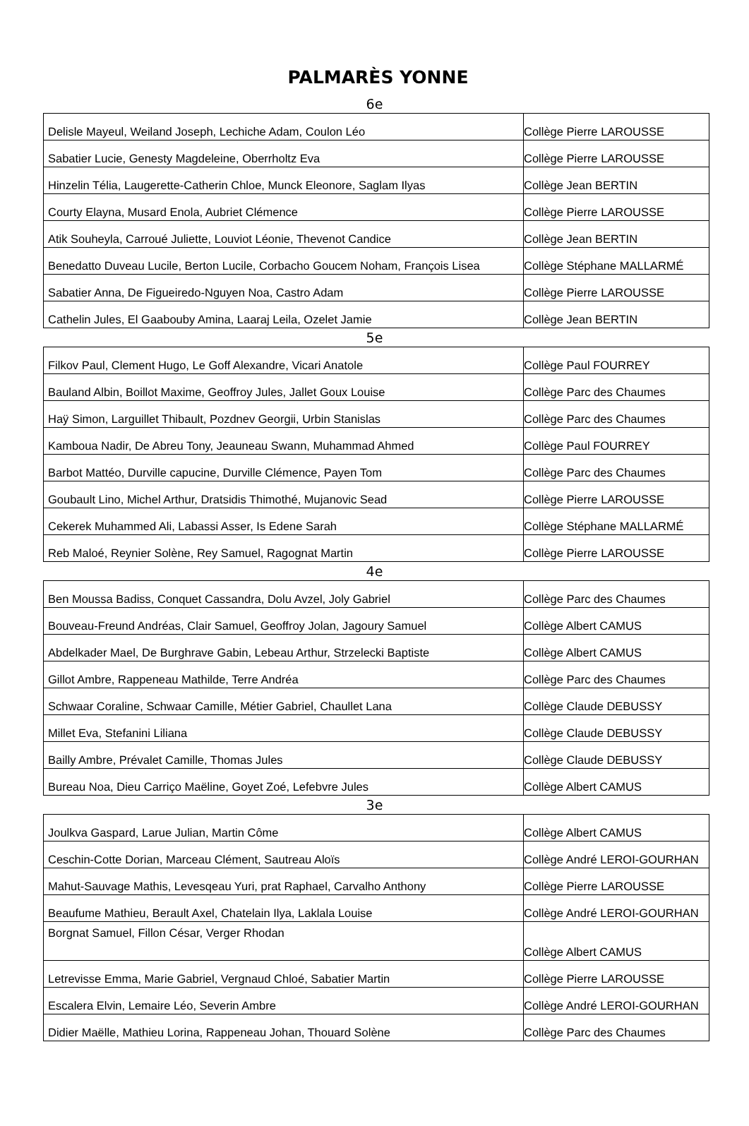PALMARÈS YONNE
6e
| Delisle Mayeul, Weiland Joseph, Lechiche Adam, Coulon Léo | Collège Pierre LAROUSSE |
| Sabatier Lucie, Genesty Magdeleine, Oberrholtz Eva | Collège Pierre LAROUSSE |
| Hinzelin Télia, Laugerette-Catherin Chloe, Munck Eleonore, Saglam Ilyas | Collège Jean BERTIN |
| Courty Elayna, Musard Enola, Aubriet Clémence | Collège Pierre LAROUSSE |
| Atik Souheyla, Carroué Juliette, Louviot Léonie, Thevenot Candice | Collège Jean BERTIN |
| Benedatto Duveau Lucile, Berton Lucile, Corbacho Goucem Noham, François Lisea | Collège Stéphane MALLARMÉ |
| Sabatier Anna, De Figueiredo-Nguyen Noa, Castro Adam | Collège Pierre LAROUSSE |
| Cathelin Jules, El Gaabouby Amina, Laaraj Leila, Ozelet Jamie | Collège Jean BERTIN |
5e
| Filkov Paul, Clement Hugo, Le Goff Alexandre, Vicari Anatole | Collège Paul FOURREY |
| Bauland Albin, Boillot Maxime, Geoffroy Jules, Jallet Goux Louise | Collège Parc des Chaumes |
| Haÿ Simon, Larguillet Thibault, Pozdnev Georgii, Urbin Stanislas | Collège Parc des Chaumes |
| Kamboua Nadir, De Abreu Tony, Jeauneau Swann, Muhammad Ahmed | Collège Paul FOURREY |
| Barbot Mattéo, Durville capucine, Durville Clémence, Payen Tom | Collège Parc des Chaumes |
| Goubault Lino, Michel Arthur, Dratsidis Thimothé, Mujanovic Sead | Collège Pierre LAROUSSE |
| Cekerek Muhammed Ali, Labassi Asser, Is Edene Sarah | Collège Stéphane MALLARMÉ |
| Reb Maloé, Reynier Solène, Rey Samuel, Ragognat Martin | Collège Pierre LAROUSSE |
4e
| Ben Moussa Badiss, Conquet Cassandra, Dolu Avzel, Joly Gabriel | Collège Parc des Chaumes |
| Bouveau-Freund Andréas, Clair Samuel, Geoffroy Jolan, Jagoury Samuel | Collège Albert CAMUS |
| Abdelkader Mael, De Burghrave Gabin, Lebeau Arthur, Strzelecki Baptiste | Collège Albert CAMUS |
| Gillot Ambre, Rappeneau Mathilde, Terre Andréa | Collège Parc des Chaumes |
| Schwaar Coraline, Schwaar Camille, Métier Gabriel, Chaullet Lana | Collège Claude DEBUSSY |
| Millet Eva, Stefanini Liliana | Collège Claude DEBUSSY |
| Bailly Ambre, Prévalet Camille, Thomas Jules | Collège Claude DEBUSSY |
| Bureau Noa, Dieu Carriço Maëline, Goyet Zoé, Lefebvre Jules | Collège Albert CAMUS |
3e
| Joulkva Gaspard, Larue Julian, Martin Côme | Collège Albert CAMUS |
| Ceschin-Cotte Dorian, Marceau Clément, Sautreau Aloïs | Collège André LEROI-GOURHAN |
| Mahut-Sauvage Mathis, Levesqeau Yuri, prat Raphael, Carvalho Anthony | Collège Pierre LAROUSSE |
| Beaufume Mathieu, Berault Axel, Chatelain Ilya, Laklala Louise | Collège André LEROI-GOURHAN |
| Borgnat Samuel, Fillon César, Verger Rhodan | Collège Albert CAMUS |
| Letrevisse Emma, Marie Gabriel, Vergnaud Chloé, Sabatier Martin | Collège Pierre LAROUSSE |
| Escalera Elvin, Lemaire Léo, Severin Ambre | Collège André LEROI-GOURHAN |
| Didier Maëlle, Mathieu Lorina, Rappeneau Johan, Thouard Solène | Collège Parc des Chaumes |